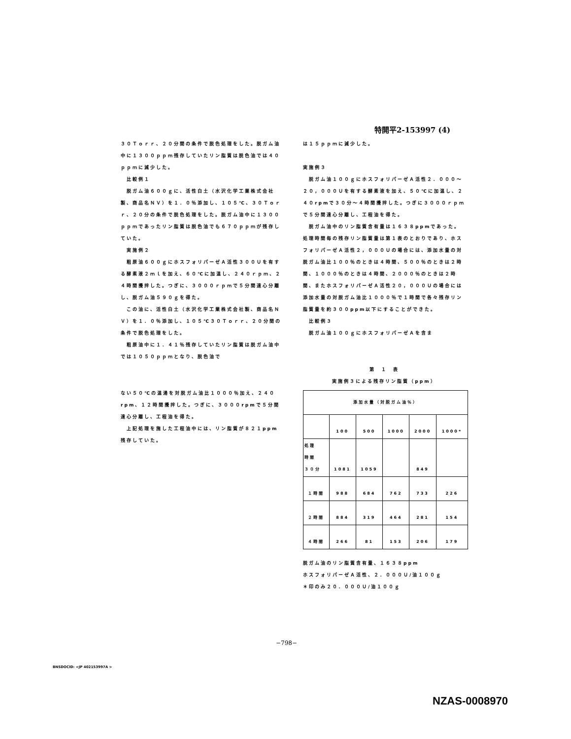特開平2-153997 (4)
３０Ｔｏｒｒ、２０分間の条件で脱色処理をした。脱ガム油中に１３００ｐｐｍ残存していたリン脂質は脱色油では４０ｐｐｍに減少した。
　比較例１
　脱ガム油６００ｇに、活性白土（水沢化学工業株式会社製、商品名ＮＶ）を１．０％添加し、１０５℃、３０Ｔｏｒｒ、２０分の条件で脱色処理をした。脱ガム油中に１３００ｐｐｍであったリン脂質は脱色油でも６７０ｐｐｍが残存していた。
　実施例２
　粗原油６００ｇにホスフォリパーゼＡ活性３００Ｕを有する酵素液２ｍｌを加え、６０℃に加温し、２４０ｒｐｍ、２４時間攪拌した。つぎに、３０００ｒｐｍで５分間遠心分離し、脱ガム油５９０ｇを得た。
　この油に、活性白土（水沢化学工業株式会社製、商品名ＮＶ）を１．０％添加し、１０５℃３０Ｔｏｒｒ、２０分間の条件で脱色処理をした。
　粗原油中に１．４１％残存していたリン脂質は脱ガム油中では１０５０ｐｐｍとなり、脱色油で
ない５０℃の温湯を対脱ガム油比１０００％加え、２４０rpm、１２時間攪拌した。つぎに、３０００rpmで５分間遠心分離し、工程油を得た。
　上記処理を施した工程油中には、リン脂質が８２１ppm残存していた。
は１５ｐｐｍに減少した。
実施例３
　脱ガム油１００ｇにホスフォリパーゼＡ活性２．０００〜２０，０００Ｕを有する酵素液を加え、５０℃に加温し、２４０rpmで３０分〜４時間攪拌した。つぎに３０００ｒｐｍで５分間遠心分離し、工程油を得た。
　脱ガム油中のリン脂質含有量は１６３８ppmであった。処理時間毎の残存リン脂質量は第１表のとおりであり、ホスフォリパーゼＡ活性２，０００Ｕの場合には、添加水量の対脱ガム油比１００％のときは４時間、５００％のときは２時間、１０００％のときは４時間、２０００％のときは２時間、またホスフォリパーゼＡ活性２０，０００Ｕの場合には添加水量の対脱ガム油比１０００％で１時間で各々残存リン脂質量を約３００ppm以下にすることができた。
　比較例３
　脱ガム油１００ｇにホスフォリパーゼＡを含ま
第　１　表
実施例３による残存リン脂質（ppm）
| 添加水量（対脱ガム油％） | | | | | |
| | 100 | 500 | 1000 | 2000 | 1000* |
| 処理 時間 ３０分 | 1081 | 1059 | | 849 | |
| １時間 | 988 | 684 | 762 | 733 | 226 |
| ２時間 | 884 | 319 | 464 | 281 | 154 |
| ４時間 | 266 | 81 | 153 | 206 | 179 |
脱ガム油のリン脂質含有量、１６３８ppm
ホスフォリパーゼＡ活性、２．０００Ｕ/油１００ｇ
＊印のみ２０．０００Ｕ/油１００ｇ
−798−
BNSDOCID: <JP 402153997A >
NZAS-0008970